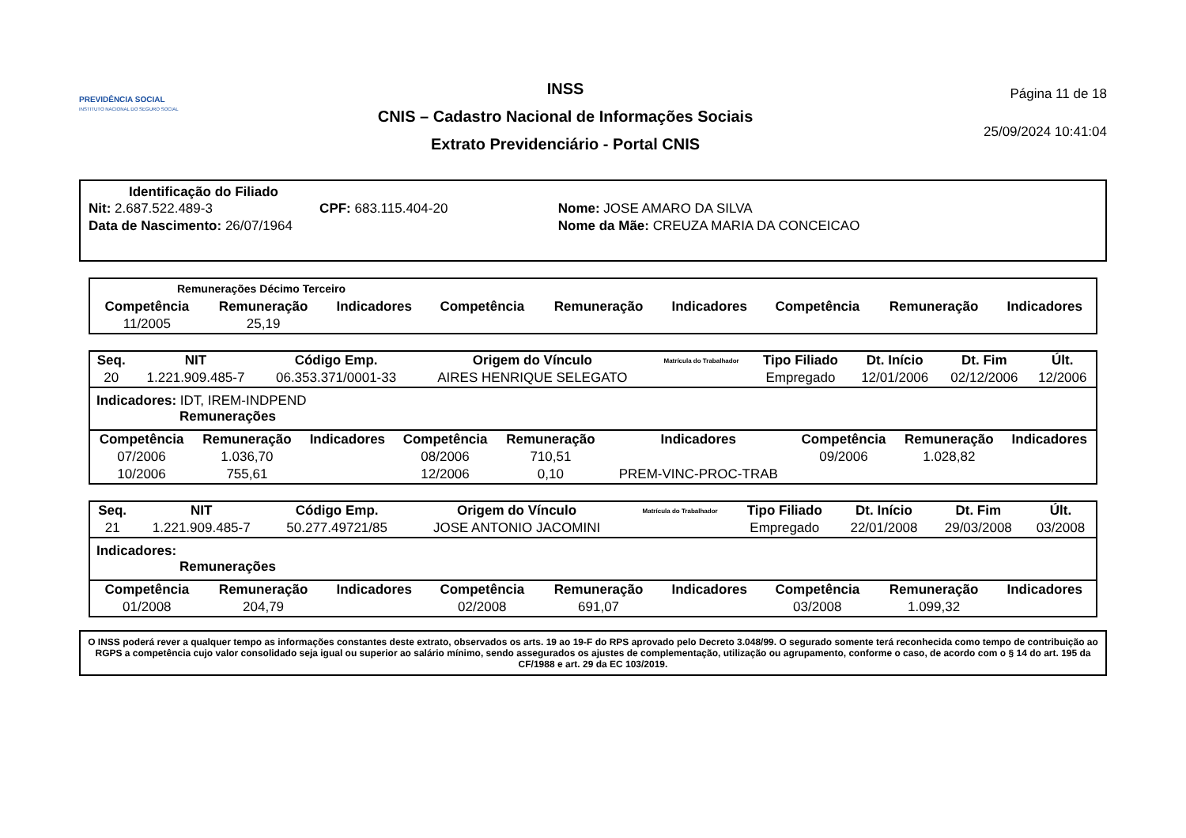PREVIDÊNCIA SOCIAL
INSTITUTO NACIONAL DO SEGURO SOCIAL
INSS
CNIS – Cadastro Nacional de Informações Sociais
Extrato Previdenciário - Portal CNIS
Página 11 de 18
25/09/2024 10:41:04
Identificação do Filiado
| Nit: 2.687.522.489-3 | CPF: 683.115.404-20 | Nome: JOSE AMARO DA SILVA |
| Data de Nascimento: 26/07/1964 | | Nome da Mãe: CREUZA MARIA DA CONCEICAO |
Remunerações Décimo Terceiro
| Competência | Remuneração | Indicadores | Competência | Remuneração | Indicadores | Competência | Remuneração | Indicadores |
| --- | --- | --- | --- | --- | --- | --- | --- | --- |
| 11/2005 | 25,19 | | | | | | | |
| Seq. | NIT | Código Emp. | Origem do Vínculo | Matrícula do Trabalhador | Tipo Filiado | Dt. Início | Dt. Fim | Últ. |
| --- | --- | --- | --- | --- | --- | --- | --- | --- |
| 20 | 1.221.909.485-7 | 06.353.371/0001-33 | AIRES HENRIQUE SELEGATO | | Empregado | 12/01/2006 | 02/12/2006 | 12/2006 |
Indicadores: IDT, IREM-INDPEND
Remunerações
| Competência | Remuneração | Indicadores | Competência | Remuneração | Indicadores | Competência | Remuneração | Indicadores |
| --- | --- | --- | --- | --- | --- | --- | --- | --- |
| 07/2006 | 1.036,70 | | 08/2006 | 710,51 | | 09/2006 | 1.028,82 | |
| 10/2006 | 755,61 | | 12/2006 | 0,10 | PREM-VINC-PROC-TRAB | | | |
| Seq. | NIT | Código Emp. | Origem do Vínculo | Matrícula do Trabalhador | Tipo Filiado | Dt. Início | Dt. Fim | Últ. |
| --- | --- | --- | --- | --- | --- | --- | --- | --- |
| 21 | 1.221.909.485-7 | 50.277.49721/85 | JOSE ANTONIO JACOMINI | | Empregado | 22/01/2008 | 29/03/2008 | 03/2008 |
Indicadores:
Remunerações
| Competência | Remuneração | Indicadores | Competência | Remuneração | Indicadores | Competência | Remuneração | Indicadores |
| --- | --- | --- | --- | --- | --- | --- | --- | --- |
| 01/2008 | 204,79 | | 02/2008 | 691,07 | | 03/2008 | 1.099,32 | |
O INSS poderá rever a qualquer tempo as informações constantes deste extrato, observados os arts. 19 ao 19-F do RPS aprovado pelo Decreto 3.048/99. O segurado somente terá reconhecida como tempo de contribuição ao RGPS a competência cujo valor consolidado seja igual ou superior ao salário mínimo, sendo assegurados os ajustes de complementação, utilização ou agrupamento, conforme o caso, de acordo com o § 14 do art. 195 da CF/1988 e art. 29 da EC 103/2019.